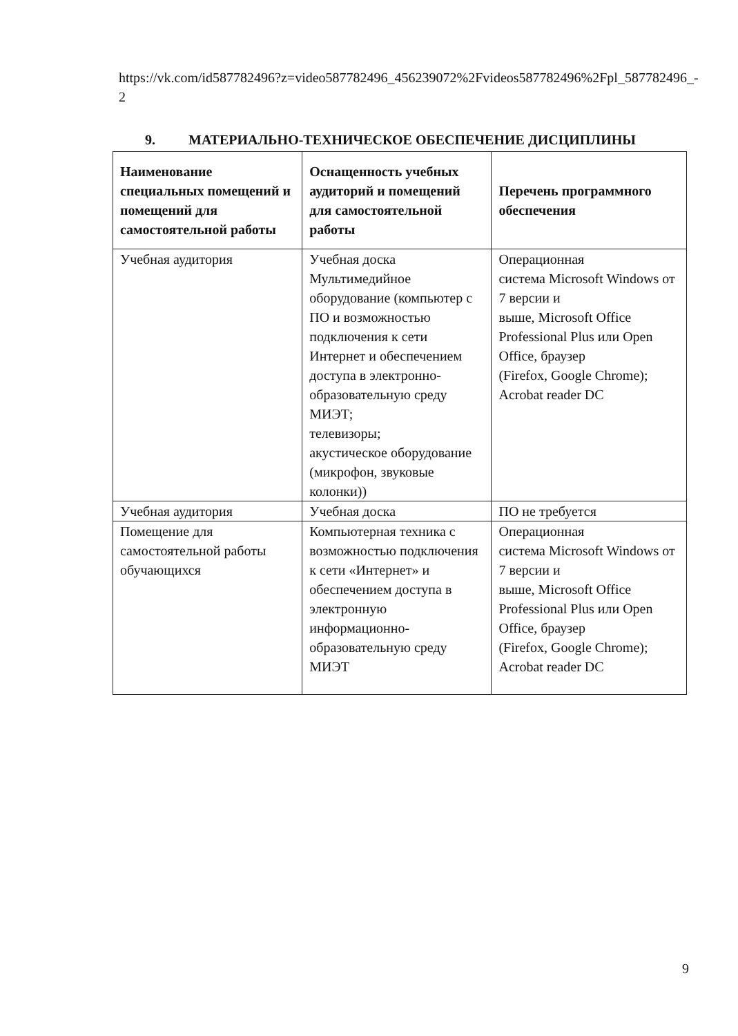https://vk.com/id587782496?z=video587782496_456239072%2Fvideos587782496%2Fpl_587782496_-2
9. МАТЕРИАЛЬНО-ТЕХНИЧЕСКОЕ ОБЕСПЕЧЕНИЕ ДИСЦИПЛИНЫ
| Наименование специальных помещений и помещений для самостоятельной работы | Оснащенность учебных аудиторий и помещений для самостоятельной работы | Перечень программного обеспечения |
| --- | --- | --- |
| Учебная аудитория | Учебная доска Мультимедийное оборудование (компьютер с ПО и возможностью подключения к сети Интернет и обеспечением доступа в электронно-образовательную среду МИЭТ; телевизоры; акустическое оборудование (микрофон, звуковые колонки)) | Операционная система Microsoft Windows от 7 версии и выше, Microsoft Office Professional Plus или Open Office, браузер (Firefox, Google Chrome); Acrobat reader DC |
| Учебная аудитория | Учебная доска | ПО не требуется |
| Помещение для самостоятельной работы обучающихся | Компьютерная техника с возможностью подключения к сети «Интернет» и обеспечением доступа в электронную информационно-образовательную среду МИЭТ | Операционная система Microsoft Windows от 7 версии и выше, Microsoft Office Professional Plus или Open Office, браузер (Firefox, Google Chrome); Acrobat reader DC |
9